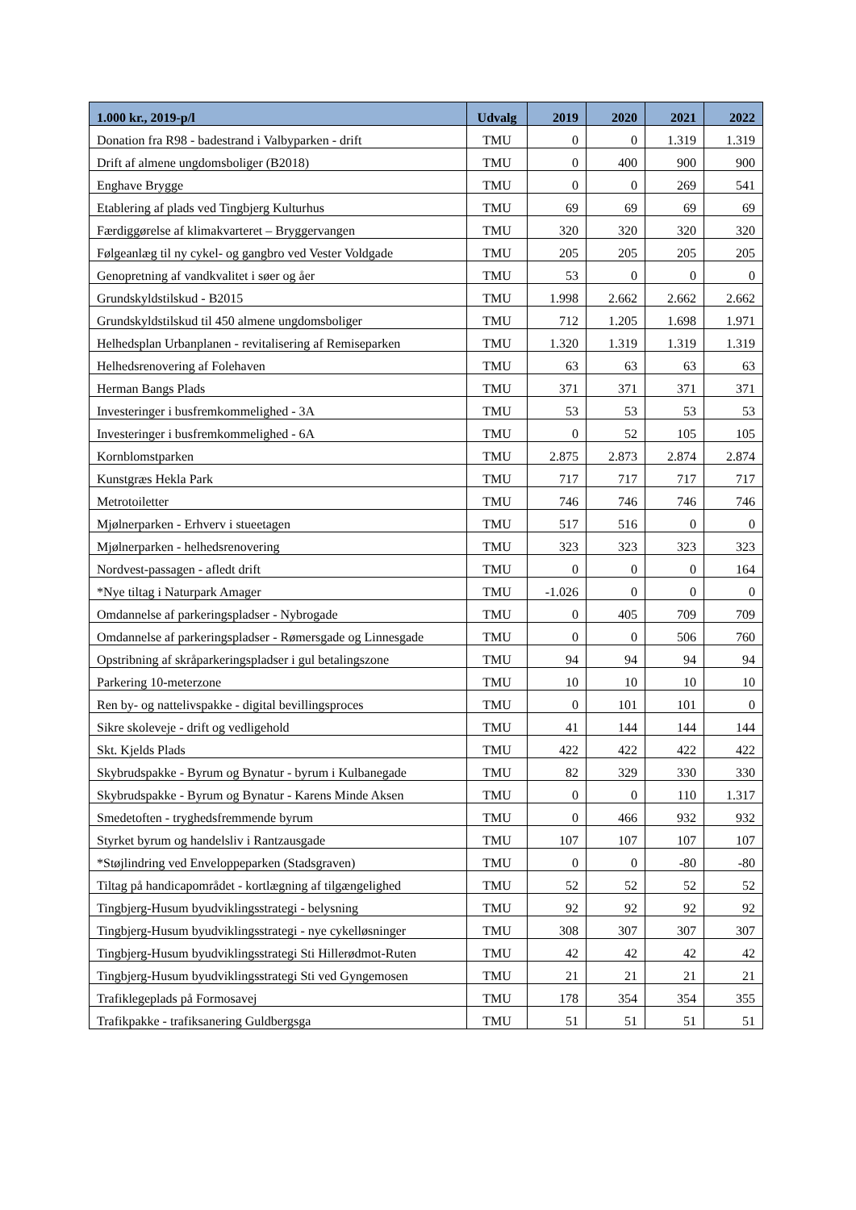| 1.000 kr., 2019-p/l | Udvalg | 2019 | 2020 | 2021 | 2022 |
| --- | --- | --- | --- | --- | --- |
| Donation fra R98 - badestrand i Valbyparken - drift | TMU | 0 | 0 | 1.319 | 1.319 |
| Drift af almene ungdomsboliger (B2018) | TMU | 0 | 400 | 900 | 900 |
| Enghave Brygge | TMU | 0 | 0 | 269 | 541 |
| Etablering af plads ved Tingbjerg Kulturhus | TMU | 69 | 69 | 69 | 69 |
| Færdiggørelse af klimakvarteret – Bryggervangen | TMU | 320 | 320 | 320 | 320 |
| Følgeanlæg til ny cykel- og gangbro ved Vester Voldgade | TMU | 205 | 205 | 205 | 205 |
| Genopretning af vandkvalitet i søer og åer | TMU | 53 | 0 | 0 | 0 |
| Grundskyldstilskud - B2015 | TMU | 1.998 | 2.662 | 2.662 | 2.662 |
| Grundskyldstilskud til 450 almene ungdomsboliger | TMU | 712 | 1.205 | 1.698 | 1.971 |
| Helhedsplan Urbanplanen - revitalisering af Remiseparken | TMU | 1.320 | 1.319 | 1.319 | 1.319 |
| Helhedsrenovering af Folehaven | TMU | 63 | 63 | 63 | 63 |
| Herman Bangs Plads | TMU | 371 | 371 | 371 | 371 |
| Investeringer i busfremkommelighed - 3A | TMU | 53 | 53 | 53 | 53 |
| Investeringer i busfremkommelighed - 6A | TMU | 0 | 52 | 105 | 105 |
| Kornblomstparken | TMU | 2.875 | 2.873 | 2.874 | 2.874 |
| Kunstgræs Hekla Park | TMU | 717 | 717 | 717 | 717 |
| Metrotoiletter | TMU | 746 | 746 | 746 | 746 |
| Mjølnerparken - Erhverv i stueetagen | TMU | 517 | 516 | 0 | 0 |
| Mjølnerparken - helhedsrenovering | TMU | 323 | 323 | 323 | 323 |
| Nordvest-passagen - afledt drift | TMU | 0 | 0 | 0 | 164 |
| *Nye tiltag i Naturpark Amager | TMU | -1.026 | 0 | 0 | 0 |
| Omdannelse af parkeringspladser - Nybrogade | TMU | 0 | 405 | 709 | 709 |
| Omdannelse af parkeringspladser - Rømersgade og Linnesgade | TMU | 0 | 0 | 506 | 760 |
| Opstribning af skråparkeringspladser i gul betalingszone | TMU | 94 | 94 | 94 | 94 |
| Parkering 10-meterzone | TMU | 10 | 10 | 10 | 10 |
| Ren by- og nattelivspakke - digital bevillingsproces | TMU | 0 | 101 | 101 | 0 |
| Sikre skoleveje - drift og vedligehold | TMU | 41 | 144 | 144 | 144 |
| Skt. Kjelds Plads | TMU | 422 | 422 | 422 | 422 |
| Skybrudspakke - Byrum og Bynatur - byrum i Kulbanegade | TMU | 82 | 329 | 330 | 330 |
| Skybrudspakke - Byrum og Bynatur - Karens Minde Aksen | TMU | 0 | 0 | 110 | 1.317 |
| Smedetoften - tryghedsfremmende byrum | TMU | 0 | 466 | 932 | 932 |
| Styrket byrum og handelsliv i Rantzausgade | TMU | 107 | 107 | 107 | 107 |
| *Støjlindring ved Enveloppeparken (Stadsgraven) | TMU | 0 | 0 | -80 | -80 |
| Tiltag på handicapområdet - kortlægning af tilgængelighed | TMU | 52 | 52 | 52 | 52 |
| Tingbjerg-Husum byudviklingsstrategi - belysning | TMU | 92 | 92 | 92 | 92 |
| Tingbjerg-Husum byudviklingsstrategi - nye cykelløsninger | TMU | 308 | 307 | 307 | 307 |
| Tingbjerg-Husum byudviklingsstrategi Sti Hillerødmot-Ruten | TMU | 42 | 42 | 42 | 42 |
| Tingbjerg-Husum byudviklingsstrategi Sti ved Gyngemosen | TMU | 21 | 21 | 21 | 21 |
| Trafiklegeplads på Formosavej | TMU | 178 | 354 | 354 | 355 |
| Trafikpakke - trafiksanering Guldbergsga | TMU | 51 | 51 | 51 | 51 |